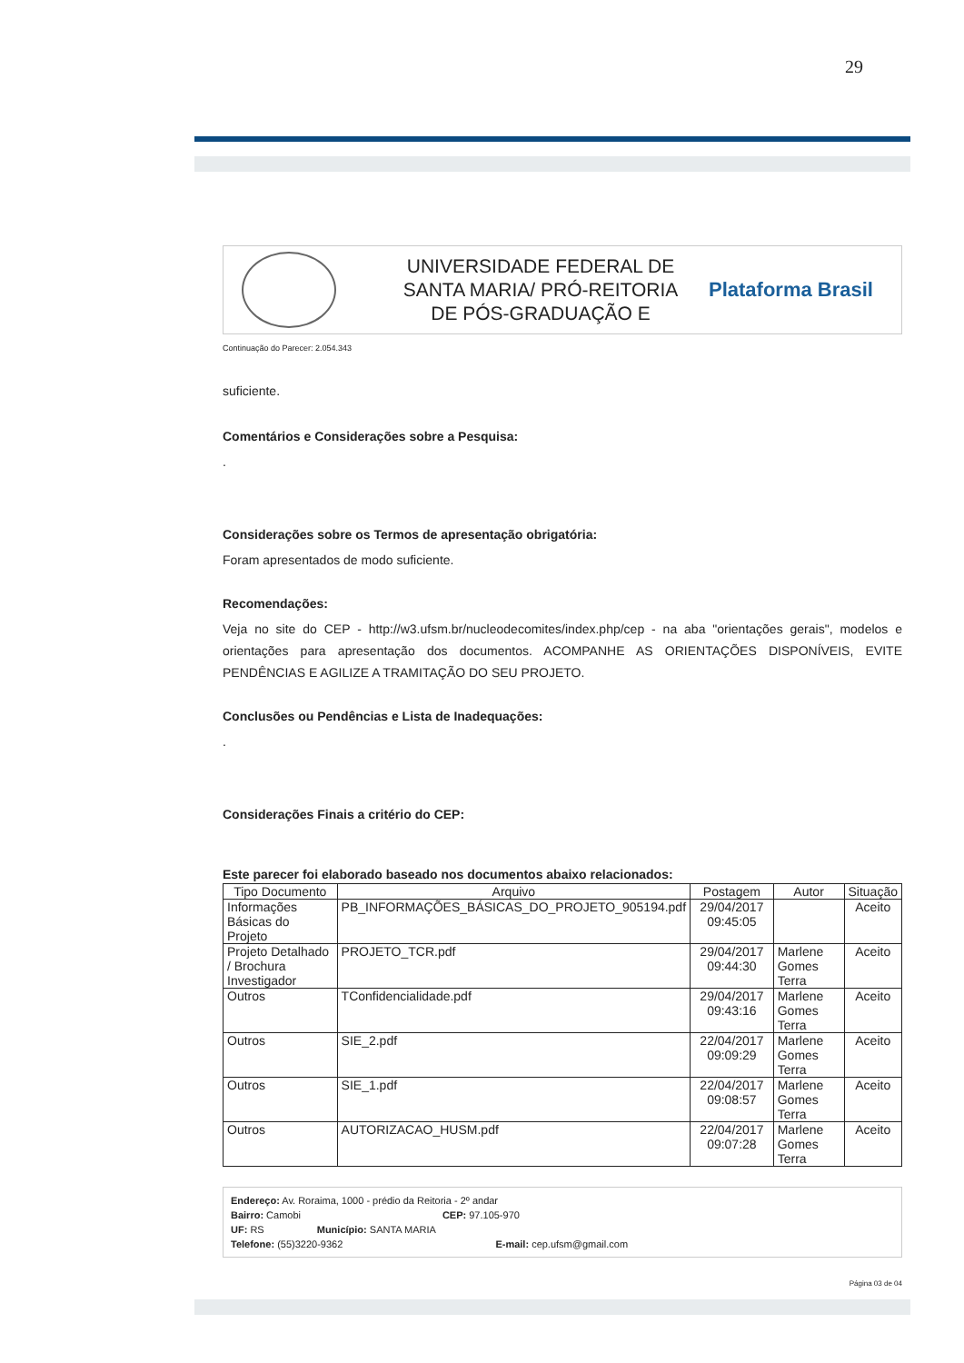29
UNIVERSIDADE FEDERAL DE SANTA MARIA/ PRÓ-REITORIA DE PÓS-GRADUAÇÃO E
Plataforma Brasil
Continuação do Parecer: 2.054.343
suficiente.
Comentários e Considerações sobre a Pesquisa:
.
Considerações sobre os Termos de apresentação obrigatória:
Foram apresentados de modo suficiente.
Recomendações:
Veja no site do CEP - http://w3.ufsm.br/nucleodecomites/index.php/cep - na aba "orientações gerais", modelos e orientações para apresentação dos documentos. ACOMPANHE AS ORIENTAÇÕES DISPONÍVEIS, EVITE PENDÊNCIAS E AGILIZE A TRAMITAÇÃO DO SEU PROJETO.
Conclusões ou Pendências e Lista de Inadequações:
.
Considerações Finais a critério do CEP:
Este parecer foi elaborado baseado nos documentos abaixo relacionados:
| Tipo Documento | Arquivo | Postagem | Autor | Situação |
| --- | --- | --- | --- | --- |
| Informações Básicas do Projeto | PB_INFORMAÇÕES_BÁSICAS_DO_PROJETO_905194.pdf | 29/04/2017 09:45:05 | | Aceito |
| Projeto Detalhado / Brochura Investigador | PROJETO_TCR.pdf | 29/04/2017 09:44:30 | Marlene Gomes Terra | Aceito |
| Outros | TConfidencialidade.pdf | 29/04/2017 09:43:16 | Marlene Gomes Terra | Aceito |
| Outros | SIE_2.pdf | 22/04/2017 09:09:29 | Marlene Gomes Terra | Aceito |
| Outros | SIE_1.pdf | 22/04/2017 09:08:57 | Marlene Gomes Terra | Aceito |
| Outros | AUTORIZACAO_HUSM.pdf | 22/04/2017 09:07:28 | Marlene Gomes Terra | Aceito |
Endereço: Av. Roraima, 1000 - prédio da Reitoria - 2º andar
Bairro: Camobi CEP: 97.105-970
UF: RS Município: SANTA MARIA
Telefone: (55)3220-9362 E-mail: cep.ufsm@gmail.com
Página 03 de 04